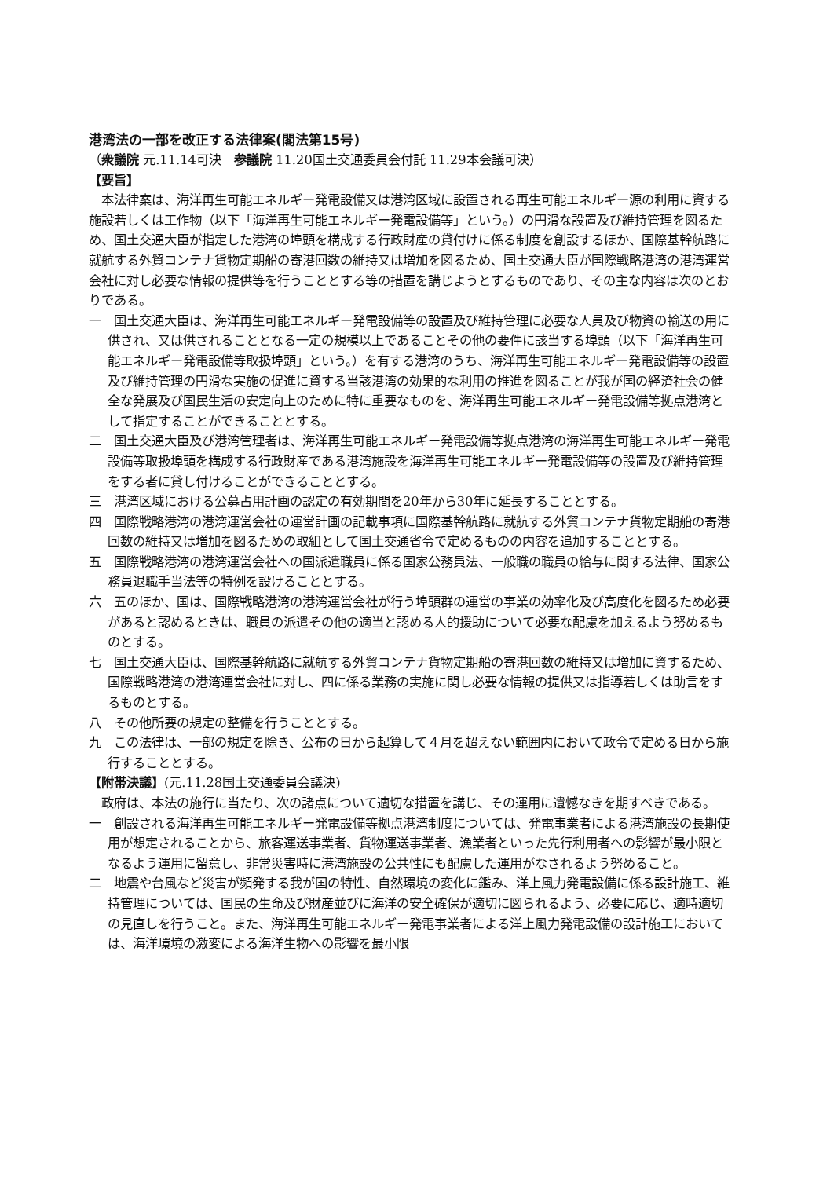港湾法の一部を改正する法律案(閣法第15号)
（衆議院 元.11.14可決　参議院 11.20国土交通委員会付託 11.29本会議可決）
【要旨】
本法律案は、海洋再生可能エネルギー発電設備又は港湾区域に設置される再生可能エネルギー源の利用に資する施設若しくは工作物（以下「海洋再生可能エネルギー発電設備等」という。）の円滑な設置及び維持管理を図るため、国土交通大臣が指定した港湾の埠頭を構成する行政財産の貸付けに係る制度を創設するほか、国際基幹航路に就航する外貿コンテナ貨物定期船の寄港回数の維持又は増加を図るため、国土交通大臣が国際戦略港湾の港湾運営会社に対し必要な情報の提供等を行うこととする等の措置を講じようとするものであり、その主な内容は次のとおりである。
一　国土交通大臣は、海洋再生可能エネルギー発電設備等の設置及び維持管理に必要な人員及び物資の輸送の用に供され、又は供されることとなる一定の規模以上であることその他の要件に該当する埠頭（以下「海洋再生可能エネルギー発電設備等取扱埠頭」という。）を有する港湾のうち、海洋再生可能エネルギー発電設備等の設置及び維持管理の円滑な実施の促進に資する当該港湾の効果的な利用の推進を図ることが我が国の経済社会の健全な発展及び国民生活の安定向上のために特に重要なものを、海洋再生可能エネルギー発電設備等拠点港湾として指定することができることとする。
二　国土交通大臣及び港湾管理者は、海洋再生可能エネルギー発電設備等拠点港湾の海洋再生可能エネルギー発電設備等取扱埠頭を構成する行政財産である港湾施設を海洋再生可能エネルギー発電設備等の設置及び維持管理をする者に貸し付けることができることとする。
三　港湾区域における公募占用計画の認定の有効期間を20年から30年に延長することとする。
四　国際戦略港湾の港湾運営会社の運営計画の記載事項に国際基幹航路に就航する外貿コンテナ貨物定期船の寄港回数の維持又は増加を図るための取組として国土交通省令で定めるものの内容を追加することとする。
五　国際戦略港湾の港湾運営会社への国派遣職員に係る国家公務員法、一般職の職員の給与に関する法律、国家公務員退職手当法等の特例を設けることとする。
六　五のほか、国は、国際戦略港湾の港湾運営会社が行う埠頭群の運営の事業の効率化及び高度化を図るため必要があると認めるときは、職員の派遣その他の適当と認める人的援助について必要な配慮を加えるよう努めるものとする。
七　国土交通大臣は、国際基幹航路に就航する外貿コンテナ貨物定期船の寄港回数の維持又は増加に資するため、国際戦略港湾の港湾運営会社に対し、四に係る業務の実施に関し必要な情報の提供又は指導若しくは助言をするものとする。
八　その他所要の規定の整備を行うこととする。
九　この法律は、一部の規定を除き、公布の日から起算して４月を超えない範囲内において政令で定める日から施行することとする。
【附帯決議】(元.11.28国土交通委員会議決)
政府は、本法の施行に当たり、次の諸点について適切な措置を講じ、その運用に遺憾なきを期すべきである。
一　創設される海洋再生可能エネルギー発電設備等拠点港湾制度については、発電事業者による港湾施設の長期使用が想定されることから、旅客運送事業者、貨物運送事業者、漁業者といった先行利用者への影響が最小限となるよう運用に留意し、非常災害時に港湾施設の公共性にも配慮した運用がなされるよう努めること。
二　地震や台風など災害が頻発する我が国の特性、自然環境の変化に鑑み、洋上風力発電設備に係る設計施工、維持管理については、国民の生命及び財産並びに海洋の安全確保が適切に図られるよう、必要に応じ、適時適切の見直しを行うこと。また、海洋再生可能エネルギー発電事業者による洋上風力発電設備の設計施工においては、海洋環境の激変による海洋生物への影響を最小限